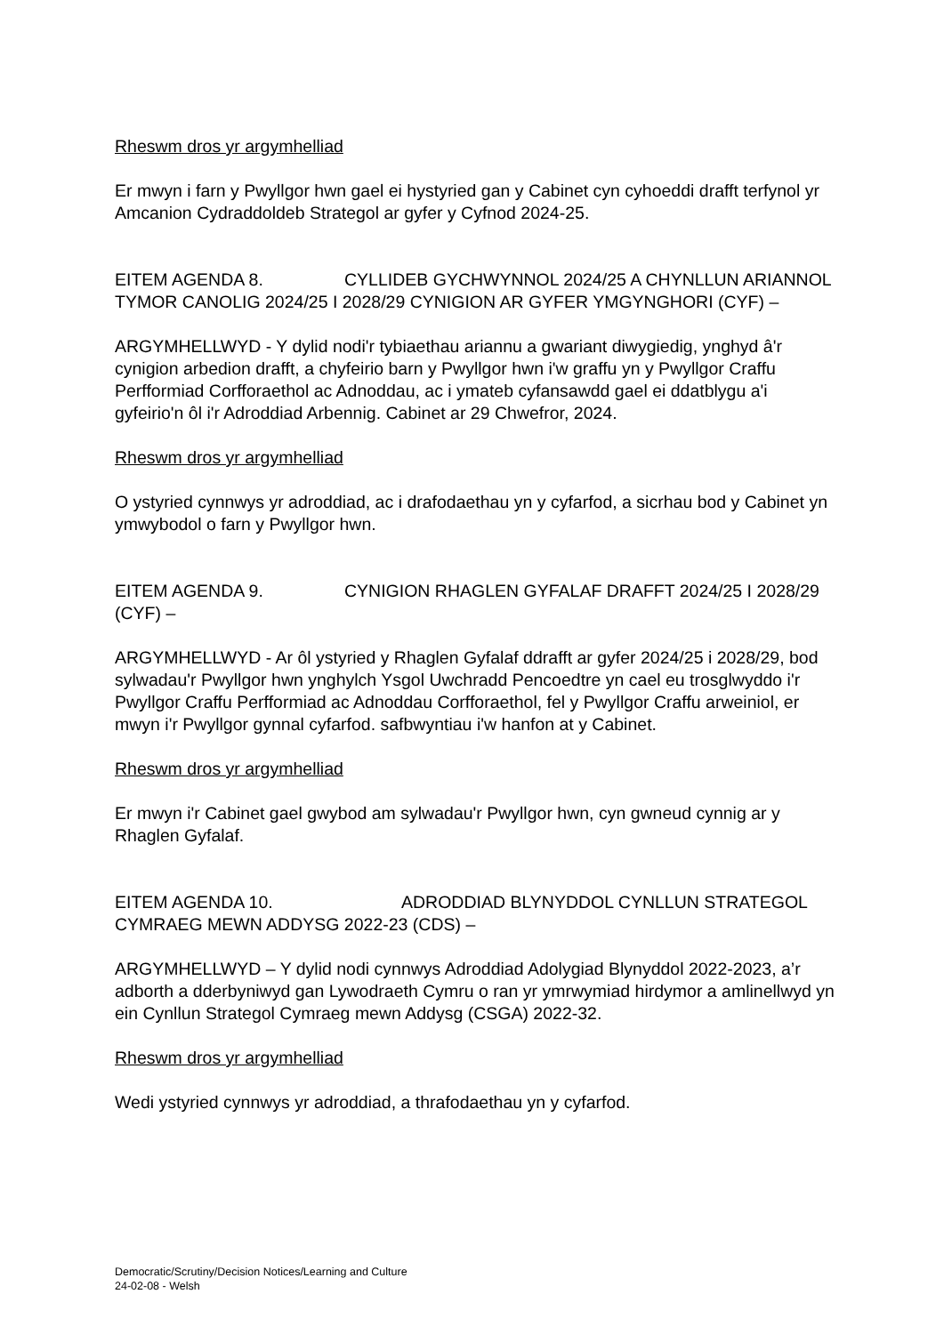Rheswm dros yr argymhelliad
Er mwyn i farn y Pwyllgor hwn gael ei hystyried gan y Cabinet cyn cyhoeddi drafft terfynol yr Amcanion Cydraddoldeb Strategol ar gyfer y Cyfnod 2024-25.
EITEM AGENDA 8. CYLLIDEB GYCHWYNNOL 2024/25 A CHYNLLUN ARIANNOL TYMOR CANOLIG 2024/25 I 2028/29 CYNIGION AR GYFER YMGYNGHORI (CYF) –
ARGYMHELLWYD - Y dylid nodi'r tybiaethau ariannu a gwariant diwygiedig, ynghyd â'r cynigion arbedion drafft, a chyfeirio barn y Pwyllgor hwn i'w graffu yn y Pwyllgor Craffu Perfformiad Corfforaethol ac Adnoddau, ac i ymateb cyfansawdd gael ei ddatblygu a'i gyfeirio'n ôl i'r Adroddiad Arbennig. Cabinet ar 29 Chwefror, 2024.
Rheswm dros yr argymhelliad
O ystyried cynnwys yr adroddiad, ac i drafodaethau yn y cyfarfod, a sicrhau bod y Cabinet yn ymwybodol o farn y Pwyllgor hwn.
EITEM AGENDA 9. CYNIGION RHAGLEN GYFALAF DRAFFT 2024/25 I 2028/29 (CYF) –
ARGYMHELLWYD - Ar ôl ystyried y Rhaglen Gyfalaf ddrafft ar gyfer 2024/25 i 2028/29, bod sylwadau'r Pwyllgor hwn ynghylch Ysgol Uwchradd Pencoedtre yn cael eu trosglwyddo i'r Pwyllgor Craffu Perfformiad ac Adnoddau Corfforaethol, fel y Pwyllgor Craffu arweiniol, er mwyn i'r Pwyllgor gynnal cyfarfod. safbwyntiau i'w hanfon at y Cabinet.
Rheswm dros yr argymhelliad
Er mwyn i'r Cabinet gael gwybod am sylwadau'r Pwyllgor hwn, cyn gwneud cynnig ar y Rhaglen Gyfalaf.
EITEM AGENDA 10. ADRODDIAD BLYNYDDOL CYNLLUN STRATEGOL CYMRAEG MEWN ADDYSG 2022-23 (CDS) –
ARGYMHELLWYD – Y dylid nodi cynnwys Adroddiad Adolygiad Blynyddol 2022-2023, a’r adborth a dderbyniwyd gan Lywodraeth Cymru o ran yr ymrwymiad hirdymor a amlinellwyd yn ein Cynllun Strategol Cymraeg mewn Addysg (CSGA) 2022-32.
Rheswm dros yr argymhelliad
Wedi ystyried cynnwys yr adroddiad, a thrafodaethau yn y cyfarfod.
Democratic/Scrutiny/Decision Notices/Learning and Culture
24-02-08 - Welsh